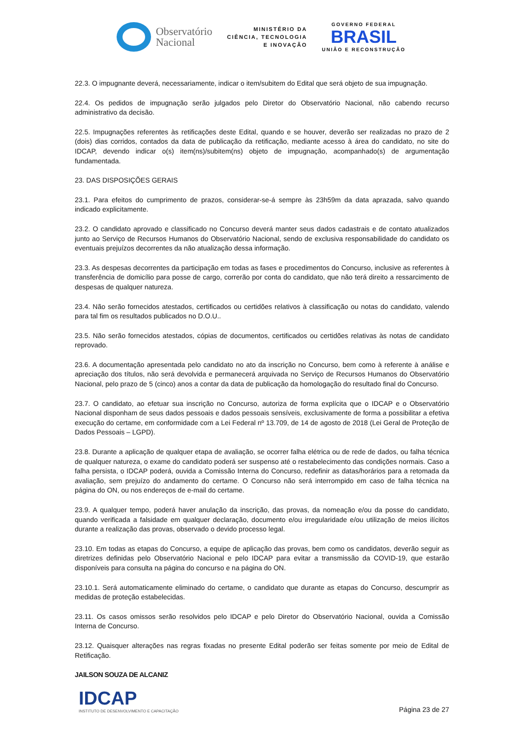Observatório
Nacional
MINISTÉRIO DA
CIÊNCIA, TECNOLOGIA
E INOVAÇÃO
GOVERNO FEDERAL
BRASIL
UNIÃO E RECONSTRUÇÃO
22.3. O impugnante deverá, necessariamente, indicar o item/subitem do Edital que será objeto de sua impugnação.
22.4. Os pedidos de impugnação serão julgados pelo Diretor do Observatório Nacional, não cabendo recurso administrativo da decisão.
22.5. Impugnações referentes às retificações deste Edital, quando e se houver, deverão ser realizadas no prazo de 2 (dois) dias corridos, contados da data de publicação da retificação, mediante acesso à área do candidato, no site do IDCAP, devendo indicar o(s) item(ns)/subitem(ns) objeto de impugnação, acompanhado(s) de argumentação fundamentada.
23. DAS DISPOSIÇÕES GERAIS
23.1. Para efeitos do cumprimento de prazos, considerar-se-á sempre às 23h59m da data aprazada, salvo quando indicado explicitamente.
23.2. O candidato aprovado e classificado no Concurso deverá manter seus dados cadastrais e de contato atualizados junto ao Serviço de Recursos Humanos do Observatório Nacional, sendo de exclusiva responsabilidade do candidato os eventuais prejuízos decorrentes da não atualização dessa informação.
23.3. As despesas decorrentes da participação em todas as fases e procedimentos do Concurso, inclusive as referentes à transferência de domicílio para posse de cargo, correrão por conta do candidato, que não terá direito a ressarcimento de despesas de qualquer natureza.
23.4. Não serão fornecidos atestados, certificados ou certidões relativos à classificação ou notas do candidato, valendo para tal fim os resultados publicados no D.O.U..
23.5. Não serão fornecidos atestados, cópias de documentos, certificados ou certidões relativas às notas de candidato reprovado.
23.6. A documentação apresentada pelo candidato no ato da inscrição no Concurso, bem como à referente à análise e apreciação dos títulos, não será devolvida e permanecerá arquivada no Serviço de Recursos Humanos do Observatório Nacional, pelo prazo de 5 (cinco) anos a contar da data de publicação da homologação do resultado final do Concurso.
23.7. O candidato, ao efetuar sua inscrição no Concurso, autoriza de forma explícita que o IDCAP e o Observatório Nacional disponham de seus dados pessoais e dados pessoais sensíveis, exclusivamente de forma a possibilitar a efetiva execução do certame, em conformidade com a Lei Federal nº 13.709, de 14 de agosto de 2018 (Lei Geral de Proteção de Dados Pessoais – LGPD).
23.8. Durante a aplicação de qualquer etapa de avaliação, se ocorrer falha elétrica ou de rede de dados, ou falha técnica de qualquer natureza, o exame do candidato poderá ser suspenso até o restabelecimento das condições normais. Caso a falha persista, o IDCAP poderá, ouvida a Comissão Interna do Concurso, redefinir as datas/horários para a retomada da avaliação, sem prejuízo do andamento do certame. O Concurso não será interrompido em caso de falha técnica na página do ON, ou nos endereços de e-mail do certame.
23.9. A qualquer tempo, poderá haver anulação da inscrição, das provas, da nomeação e/ou da posse do candidato, quando verificada a falsidade em qualquer declaração, documento e/ou irregularidade e/ou utilização de meios ilícitos durante a realização das provas, observado o devido processo legal.
23.10. Em todas as etapas do Concurso, a equipe de aplicação das provas, bem como os candidatos, deverão seguir as diretrizes definidas pelo Observatório Nacional e pelo IDCAP para evitar a transmissão da COVID-19, que estarão disponíveis para consulta na página do concurso e na página do ON.
23.10.1. Será automaticamente eliminado do certame, o candidato que durante as etapas do Concurso, descumprir as medidas de proteção estabelecidas.
23.11. Os casos omissos serão resolvidos pelo IDCAP e pelo Diretor do Observatório Nacional, ouvida a Comissão Interna de Concurso.
23.12. Quaisquer alterações nas regras fixadas no presente Edital poderão ser feitas somente por meio de Edital de Retificação.
JAILSON SOUZA DE ALCANIZ
IDCAP
INSTITUTO DE DESENVOLVIMENTO E CAPACITAÇÃO
Página 23 de 27